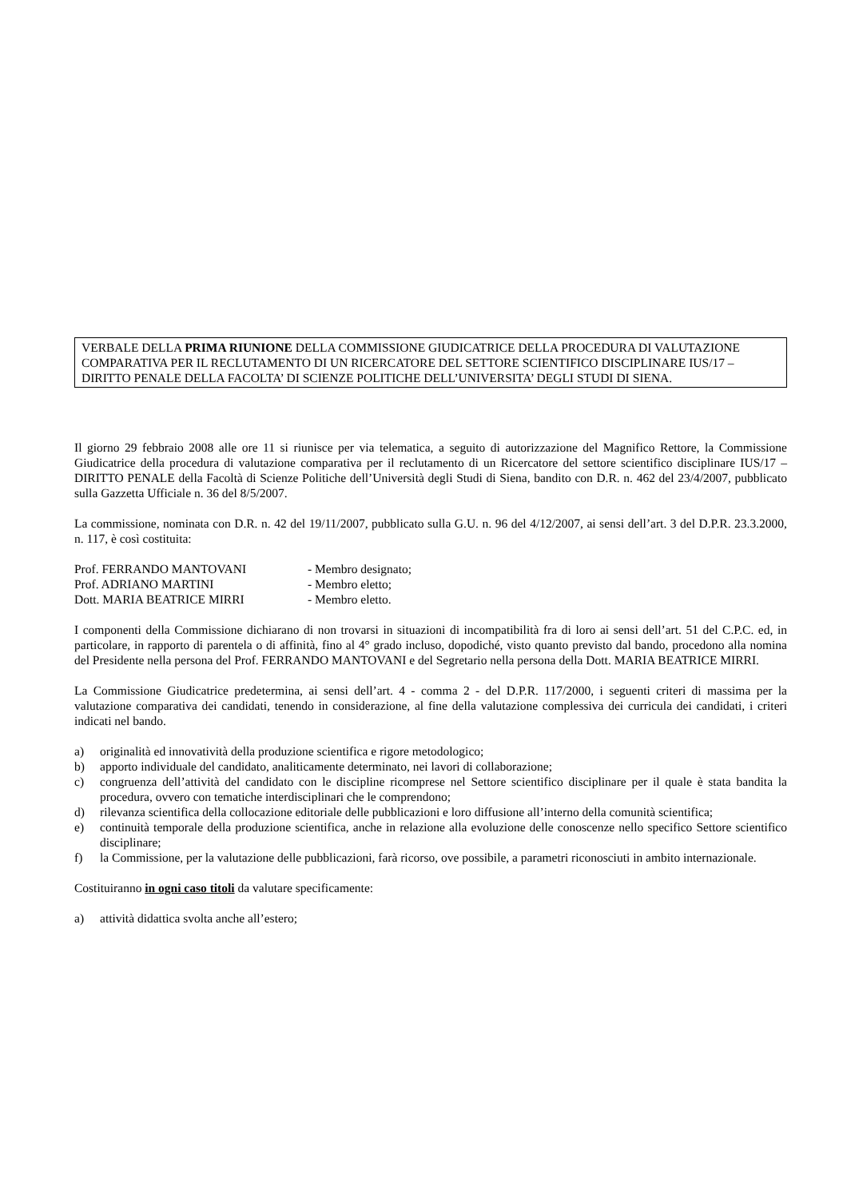VERBALE DELLA PRIMA RIUNIONE DELLA COMMISSIONE GIUDICATRICE DELLA PROCEDURA DI VALUTAZIONE COMPARATIVA PER IL RECLUTAMENTO DI UN RICERCATORE DEL SETTORE SCIENTIFICO DISCIPLINARE IUS/17 – DIRITTO PENALE DELLA FACOLTA’ DI SCIENZE POLITICHE DELL’UNIVERSITA’ DEGLI STUDI DI SIENA.
Il giorno 29 febbraio 2008 alle ore 11 si riunisce per via telematica, a seguito di autorizzazione del Magnifico Rettore, la Commissione Giudicatrice della procedura di valutazione comparativa per il reclutamento di un Ricercatore del settore scientifico disciplinare IUS/17 – DIRITTO PENALE della Facoltà di Scienze Politiche dell’Università degli Studi di Siena, bandito con D.R. n. 462 del 23/4/2007, pubblicato sulla Gazzetta Ufficiale n. 36 del 8/5/2007.
La commissione, nominata con D.R. n. 42 del 19/11/2007, pubblicato sulla G.U. n. 96 del 4/12/2007, ai sensi dell’art. 3 del D.P.R. 23.3.2000, n. 117, è così costituita:
Prof. FERRANDO MANTOVANI - Membro designato;
Prof. ADRIANO MARTINI - Membro eletto;
Dott. MARIA BEATRICE MIRRI - Membro eletto.
I componenti della Commissione dichiarano di non trovarsi in situazioni di incompatibilità fra di loro ai sensi dell’art. 51 del C.P.C. ed, in particolare, in rapporto di parentela o di affinità, fino al 4° grado incluso, dopodiché, visto quanto previsto dal bando, procedono alla nomina del Presidente nella persona del Prof. FERRANDO MANTOVANI e del Segretario nella persona della Dott. MARIA BEATRICE MIRRI.
La Commissione Giudicatrice predetermina, ai sensi dell’art. 4 - comma 2 - del D.P.R. 117/2000, i seguenti criteri di massima per la valutazione comparativa dei candidati, tenendo in considerazione, al fine della valutazione complessiva dei curricula dei candidati, i criteri indicati nel bando.
a) originalità ed innovatività della produzione scientifica e rigore metodologico;
b) apporto individuale del candidato, analiticamente determinato, nei lavori di collaborazione;
c) congruenza dell’attività del candidato con le discipline ricomprese nel Settore scientifico disciplinare per il quale è stata bandita la procedura, ovvero con tematiche interdisciplinari che le comprendono;
d) rilevanza scientifica della collocazione editoriale delle pubblicazioni e loro diffusione all’interno della comunità scientifica;
e) continuità temporale della produzione scientifica, anche in relazione alla evoluzione delle conoscenze nello specifico Settore scientifico disciplinare;
f) la Commissione, per la valutazione delle pubblicazioni, farà ricorso, ove possibile, a parametri riconosciuti in ambito internazionale.
Costituiranno in ogni caso titoli da valutare specificamente:
a) attività didattica svolta anche all’estero;